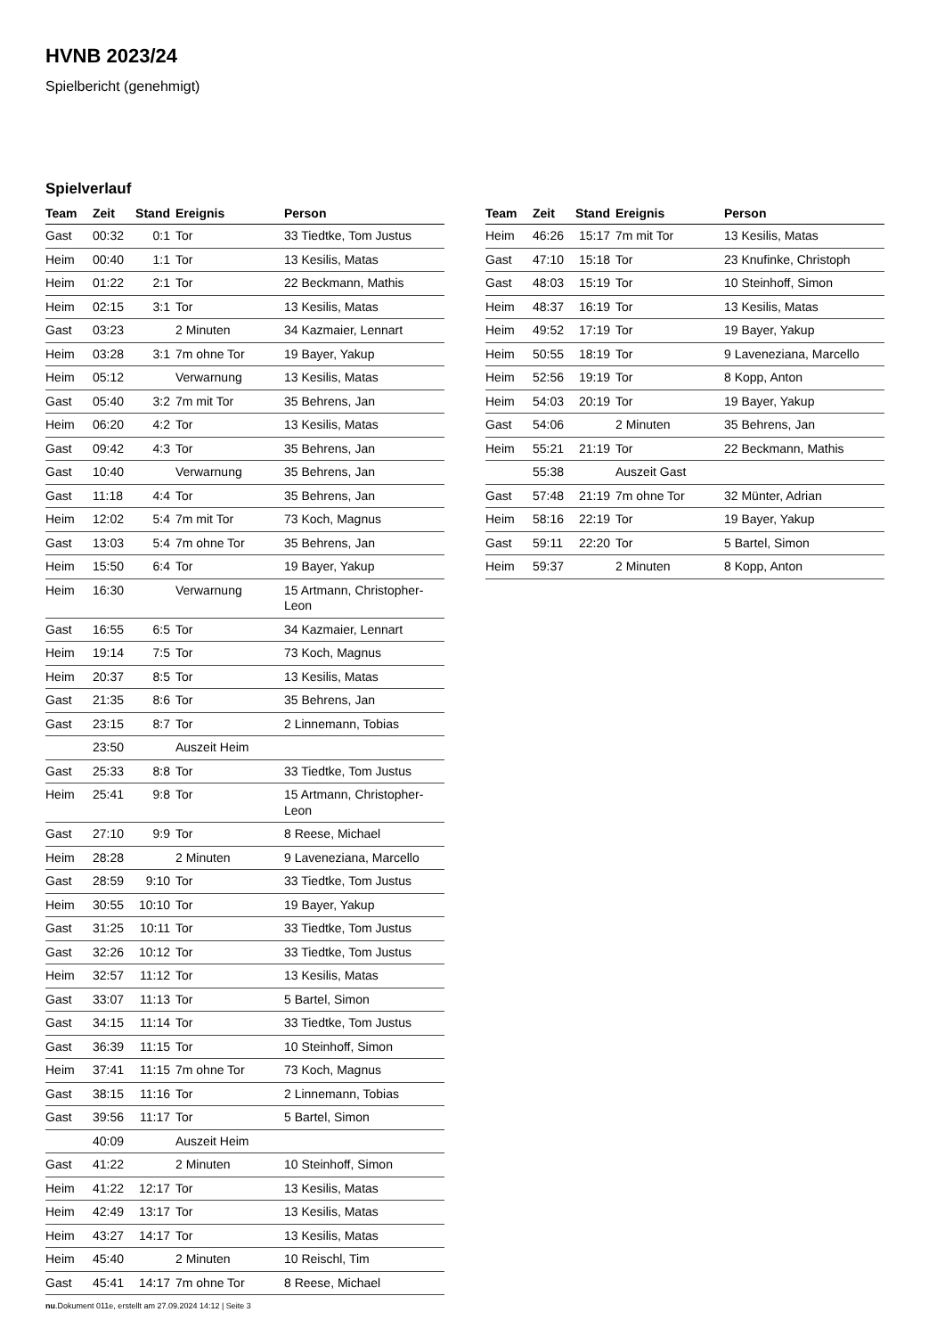HVNB 2023/24
Spielbericht (genehmigt)
Spielverlauf
| Team | Zeit | Stand | Ereignis | Person |
| --- | --- | --- | --- | --- |
| Gast | 00:32 | 0:1 | Tor | 33 Tiedtke, Tom Justus |
| Heim | 00:40 | 1:1 | Tor | 13 Kesilis, Matas |
| Heim | 01:22 | 2:1 | Tor | 22 Beckmann, Mathis |
| Heim | 02:15 | 3:1 | Tor | 13 Kesilis, Matas |
| Gast | 03:23 | | 2 Minuten | 34 Kazmaier, Lennart |
| Heim | 03:28 | 3:1 | 7m ohne Tor | 19 Bayer, Yakup |
| Heim | 05:12 | | Verwarnung | 13 Kesilis, Matas |
| Gast | 05:40 | 3:2 | 7m mit Tor | 35 Behrens, Jan |
| Heim | 06:20 | 4:2 | Tor | 13 Kesilis, Matas |
| Gast | 09:42 | 4:3 | Tor | 35 Behrens, Jan |
| Gast | 10:40 | | Verwarnung | 35 Behrens, Jan |
| Gast | 11:18 | 4:4 | Tor | 35 Behrens, Jan |
| Heim | 12:02 | 5:4 | 7m mit Tor | 73 Koch, Magnus |
| Gast | 13:03 | 5:4 | 7m ohne Tor | 35 Behrens, Jan |
| Heim | 15:50 | 6:4 | Tor | 19 Bayer, Yakup |
| Heim | 16:30 | | Verwarnung | 15 Artmann, Christopher-Leon |
| Gast | 16:55 | 6:5 | Tor | 34 Kazmaier, Lennart |
| Heim | 19:14 | 7:5 | Tor | 73 Koch, Magnus |
| Heim | 20:37 | 8:5 | Tor | 13 Kesilis, Matas |
| Gast | 21:35 | 8:6 | Tor | 35 Behrens, Jan |
| Gast | 23:15 | 8:7 | Tor | 2 Linnemann, Tobias |
| | 23:50 | | Auszeit Heim | |
| Gast | 25:33 | 8:8 | Tor | 33 Tiedtke, Tom Justus |
| Heim | 25:41 | 9:8 | Tor | 15 Artmann, Christopher-Leon |
| Gast | 27:10 | 9:9 | Tor | 8 Reese, Michael |
| Heim | 28:28 | | 2 Minuten | 9 Laveneziana, Marcello |
| Gast | 28:59 | 9:10 | Tor | 33 Tiedtke, Tom Justus |
| Heim | 30:55 | 10:10 | Tor | 19 Bayer, Yakup |
| Gast | 31:25 | 10:11 | Tor | 33 Tiedtke, Tom Justus |
| Gast | 32:26 | 10:12 | Tor | 33 Tiedtke, Tom Justus |
| Heim | 32:57 | 11:12 | Tor | 13 Kesilis, Matas |
| Gast | 33:07 | 11:13 | Tor | 5 Bartel, Simon |
| Gast | 34:15 | 11:14 | Tor | 33 Tiedtke, Tom Justus |
| Gast | 36:39 | 11:15 | Tor | 10 Steinhoff, Simon |
| Heim | 37:41 | 11:15 | 7m ohne Tor | 73 Koch, Magnus |
| Gast | 38:15 | 11:16 | Tor | 2 Linnemann, Tobias |
| Gast | 39:56 | 11:17 | Tor | 5 Bartel, Simon |
| | 40:09 | | Auszeit Heim | |
| Gast | 41:22 | | 2 Minuten | 10 Steinhoff, Simon |
| Heim | 41:22 | 12:17 | Tor | 13 Kesilis, Matas |
| Heim | 42:49 | 13:17 | Tor | 13 Kesilis, Matas |
| Heim | 43:27 | 14:17 | Tor | 13 Kesilis, Matas |
| Heim | 45:40 | | 2 Minuten | 10 Reischl, Tim |
| Gast | 45:41 | 14:17 | 7m ohne Tor | 8 Reese, Michael |
| Team | Zeit | Stand | Ereignis | Person |
| --- | --- | --- | --- | --- |
| Heim | 46:26 | 15:17 | 7m mit Tor | 13 Kesilis, Matas |
| Gast | 47:10 | 15:18 | Tor | 23 Knufinke, Christoph |
| Gast | 48:03 | 15:19 | Tor | 10 Steinhoff, Simon |
| Heim | 48:37 | 16:19 | Tor | 13 Kesilis, Matas |
| Heim | 49:52 | 17:19 | Tor | 19 Bayer, Yakup |
| Heim | 50:55 | 18:19 | Tor | 9 Laveneziana, Marcello |
| Heim | 52:56 | 19:19 | Tor | 8 Kopp, Anton |
| Heim | 54:03 | 20:19 | Tor | 19 Bayer, Yakup |
| Gast | 54:06 | | 2 Minuten | 35 Behrens, Jan |
| Heim | 55:21 | 21:19 | Tor | 22 Beckmann, Mathis |
| | 55:38 | | Auszeit Gast | |
| Gast | 57:48 | 21:19 | 7m ohne Tor | 32 Münter, Adrian |
| Heim | 58:16 | 22:19 | Tor | 19 Bayer, Yakup |
| Gast | 59:11 | 22:20 | Tor | 5 Bartel, Simon |
| Heim | 59:37 | | 2 Minuten | 8 Kopp, Anton |
nu.Dokument 011e, erstellt am 27.09.2024 14:12 | Seite 3